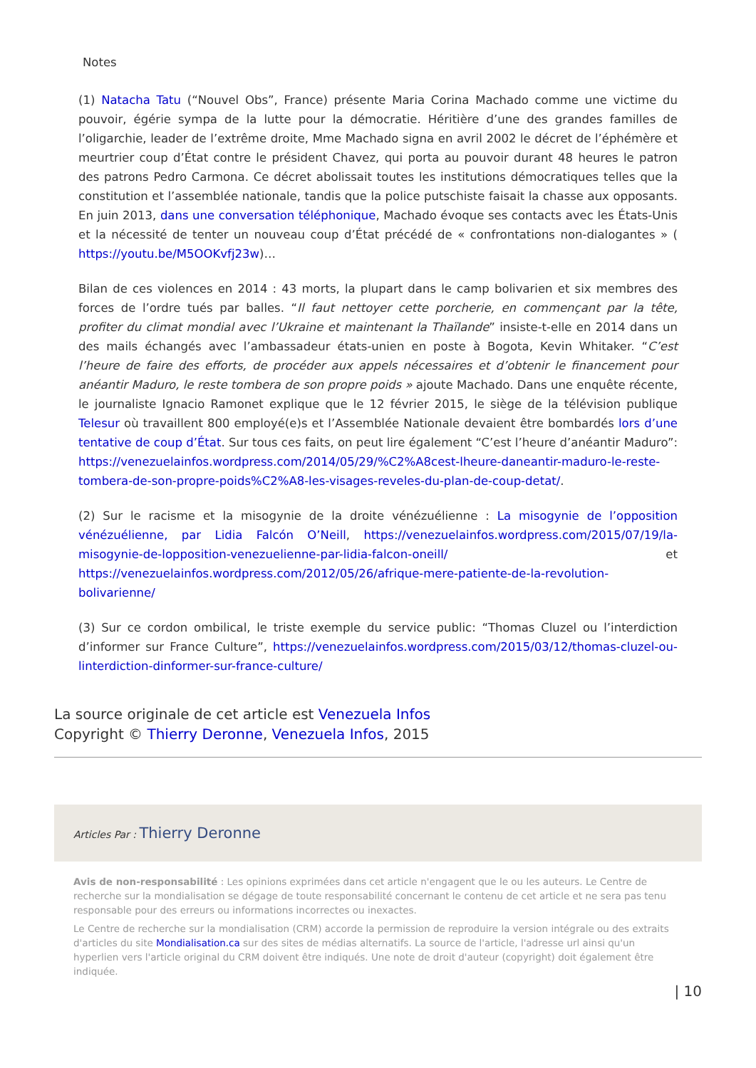Notes
(1) Natacha Tatu (“Nouvel Obs”, France) présente Maria Corina Machado comme une victime du pouvoir, égérie sympa de la lutte pour la démocratie. Héritière d’une des grandes familles de l’oligarchie, leader de l’extrême droite, Mme Machado signa en avril 2002 le décret de l’éphémère et meurtrier coup d’État contre le président Chavez, qui porta au pouvoir durant 48 heures le patron des patrons Pedro Carmona. Ce décret abolissait toutes les institutions démocratiques telles que la constitution et l’assemblée nationale, tandis que la police putschiste faisait la chasse aux opposants. En juin 2013, dans une conversation téléphonique, Machado évoque ses contacts avec les États-Unis et la nécessité de tenter un nouveau coup d’État précédé de « confrontations non-dialogantes » ( https://youtu.be/M5OOKvfj23w)…
Bilan de ces violences en 2014 : 43 morts, la plupart dans le camp bolivarien et six membres des forces de l’ordre tués par balles. “Il faut nettoyer cette porcherie, en commençant par la tête, profiter du climat mondial avec l’Ukraine et maintenant la Thaïlande” insiste-t-elle en 2014 dans un des mails échangés avec l’ambassadeur états-unien en poste à Bogota, Kevin Whitaker. “C’est l’heure de faire des efforts, de procéder aux appels nécessaires et d’obtenir le financement pour anéantir Maduro, le reste tombera de son propre poids » ajoute Machado. Dans une enquête récente, le journaliste Ignacio Ramonet explique que le 12 février 2015, le siège de la télévision publique Telesur où travaillent 800 employé(e)s et l’Assemblée Nationale devaient être bombardés lors d’une tentative de coup d’État. Sur tous ces faits, on peut lire également “C’est l’heure d’anéantir Maduro”: https://venezuelainfos.wordpress.com/2014/05/29/%C2%A8cest-lheure-daneantir-maduro-le-reste-tombera-de-son-propre-poids%C2%A8-les-visages-reveles-du-plan-de-coup-detat/.
(2) Sur le racisme et la misogynie de la droite vénézuélienne : La misogynie de l’opposition vénézuélienne, par Lidia Falcón O’Neill, https://venezuelainfos.wordpress.com/2015/07/19/la-misogynie-de-lopposition-venezuelienne-par-lidia-falcon-oneill/ et https://venezuelainfos.wordpress.com/2012/05/26/afrique-mere-patiente-de-la-revolution-bolivarienne/
(3) Sur ce cordon ombilical, le triste exemple du service public: “Thomas Cluzel ou l’interdiction d’informer sur France Culture”, https://venezuelainfos.wordpress.com/2015/03/12/thomas-cluzel-ou-linterdiction-dinformer-sur-france-culture/
La source originale de cet article est Venezuela Infos
Copyright © Thierry Deronne, Venezuela Infos, 2015
Articles Par : Thierry Deronne
Avis de non-responsabilité : Les opinions exprimées dans cet article n'engagent que le ou les auteurs. Le Centre de recherche sur la mondialisation se dégage de toute responsabilité concernant le contenu de cet article et ne sera pas tenu responsable pour des erreurs ou informations incorrectes ou inexactes.
Le Centre de recherche sur la mondialisation (CRM) accorde la permission de reproduire la version intégrale ou des extraits d'articles du site Mondialisation.ca sur des sites de médias alternatifs. La source de l'article, l'adresse url ainsi qu'un hyperlien vers l'article original du CRM doivent être indiqués. Une note de droit d'auteur (copyright) doit également être indiquée.
| 10